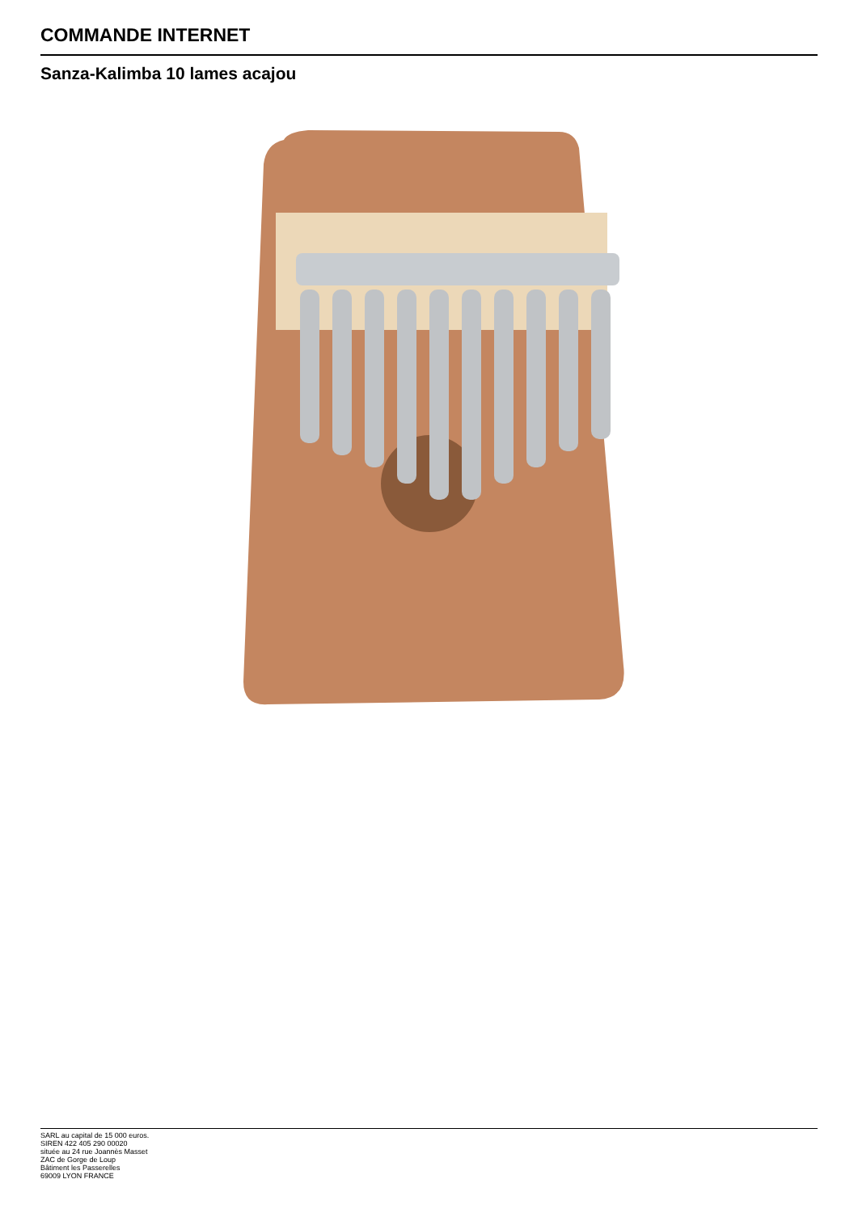COMMANDE INTERNET
Sanza-Kalimba 10 lames acajou
SARL au capital de 15 000 euros.
SIREN 422 405 290 00020
située au 24 rue Joannès Masset
ZAC de Gorge de Loup
Bâtiment les Passerelles
69009 LYON FRANCE